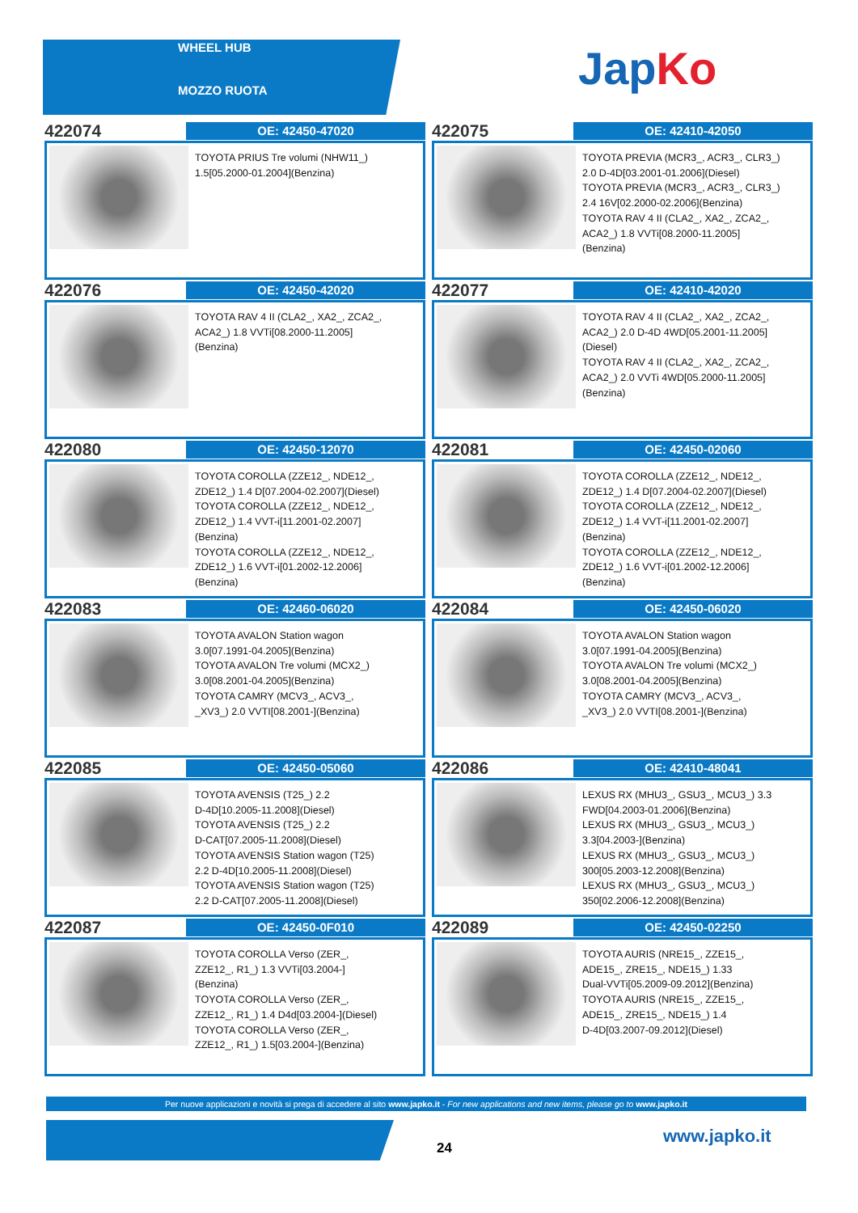WHEEL HUB
MOZZO RUOTA
JapKo
422074
OE: 42450-47020
TOYOTA PRIUS Tre volumi (NHW11_)
1.5[05.2000-01.2004](Benzina)
422075
OE: 42410-42050
TOYOTA PREVIA (MCR3_, ACR3_, CLR3_)
2.0 D-4D[03.2001-01.2006](Diesel)
TOYOTA PREVIA (MCR3_, ACR3_, CLR3_)
2.4 16V[02.2000-02.2006](Benzina)
TOYOTA RAV 4 II (CLA2_, XA2_, ZCA2_,
ACA2_) 1.8 VVTi[08.2000-11.2005]
(Benzina)
422076
OE: 42450-42020
TOYOTA RAV 4 II (CLA2_, XA2_, ZCA2_,
ACA2_) 1.8 VVTi[08.2000-11.2005]
(Benzina)
422077
OE: 42410-42020
TOYOTA RAV 4 II (CLA2_, XA2_, ZCA2_,
ACA2_) 2.0 D-4D 4WD[05.2001-11.2005]
(Diesel)
TOYOTA RAV 4 II (CLA2_, XA2_, ZCA2_,
ACA2_) 2.0 VVTi 4WD[05.2000-11.2005]
(Benzina)
422080
OE: 42450-12070
TOYOTA COROLLA (ZZE12_, NDE12_,
ZDE12_) 1.4 D[07.2004-02.2007](Diesel)
TOYOTA COROLLA (ZZE12_, NDE12_,
ZDE12_) 1.4 VVT-i[11.2001-02.2007]
(Benzina)
TOYOTA COROLLA (ZZE12_, NDE12_,
ZDE12_) 1.6 VVT-i[01.2002-12.2006]
(Benzina)
422081
OE: 42450-02060
TOYOTA COROLLA (ZZE12_, NDE12_,
ZDE12_) 1.4 D[07.2004-02.2007](Diesel)
TOYOTA COROLLA (ZZE12_, NDE12_,
ZDE12_) 1.4 VVT-i[11.2001-02.2007]
(Benzina)
TOYOTA COROLLA (ZZE12_, NDE12_,
ZDE12_) 1.6 VVT-i[01.2002-12.2006]
(Benzina)
422083
OE: 42460-06020
TOYOTA AVALON Station wagon
3.0[07.1991-04.2005](Benzina)
TOYOTA AVALON Tre volumi (MCX2_)
3.0[08.2001-04.2005](Benzina)
TOYOTA CAMRY (MCV3_, ACV3_,
_XV3_) 2.0 VVTI[08.2001-](Benzina)
422084
OE: 42450-06020
TOYOTA AVALON Station wagon
3.0[07.1991-04.2005](Benzina)
TOYOTA AVALON Tre volumi (MCX2_)
3.0[08.2001-04.2005](Benzina)
TOYOTA CAMRY (MCV3_, ACV3_,
_XV3_) 2.0 VVTI[08.2001-](Benzina)
422085
OE: 42450-05060
TOYOTA AVENSIS (T25_) 2.2
D-4D[10.2005-11.2008](Diesel)
TOYOTA AVENSIS (T25_) 2.2
D-CAT[07.2005-11.2008](Diesel)
TOYOTA AVENSIS Station wagon (T25)
2.2 D-4D[10.2005-11.2008](Diesel)
TOYOTA AVENSIS Station wagon (T25)
2.2 D-CAT[07.2005-11.2008](Diesel)
422086
OE: 42410-48041
LEXUS RX (MHU3_, GSU3_, MCU3_) 3.3
FWD[04.2003-01.2006](Benzina)
LEXUS RX (MHU3_, GSU3_, MCU3_)
3.3[04.2003-](Benzina)
LEXUS RX (MHU3_, GSU3_, MCU3_)
300[05.2003-12.2008](Benzina)
LEXUS RX (MHU3_, GSU3_, MCU3_)
350[02.2006-12.2008](Benzina)
422087
OE: 42450-0F010
TOYOTA COROLLA Verso (ZER_,
ZZE12_, R1_) 1.3 VVTi[03.2004-]
(Benzina)
TOYOTA COROLLA Verso (ZER_,
ZZE12_, R1_) 1.4 D4d[03.2004-](Diesel)
TOYOTA COROLLA Verso (ZER_,
ZZE12_, R1_) 1.5[03.2004-](Benzina)
422089
OE: 42450-02250
TOYOTA AURIS (NRE15_, ZZE15_,
ADE15_, ZRE15_, NDE15_) 1.33
Dual-VVTi[05.2009-09.2012](Benzina)
TOYOTA AURIS (NRE15_, ZZE15_,
ADE15_, ZRE15_, NDE15_) 1.4
D-4D[03.2007-09.2012](Diesel)
Per nuove applicazioni e novità si prega di accedere al sito www.japko.it - For new applications and new items, please go to www.japko.it
24
www.japko.it